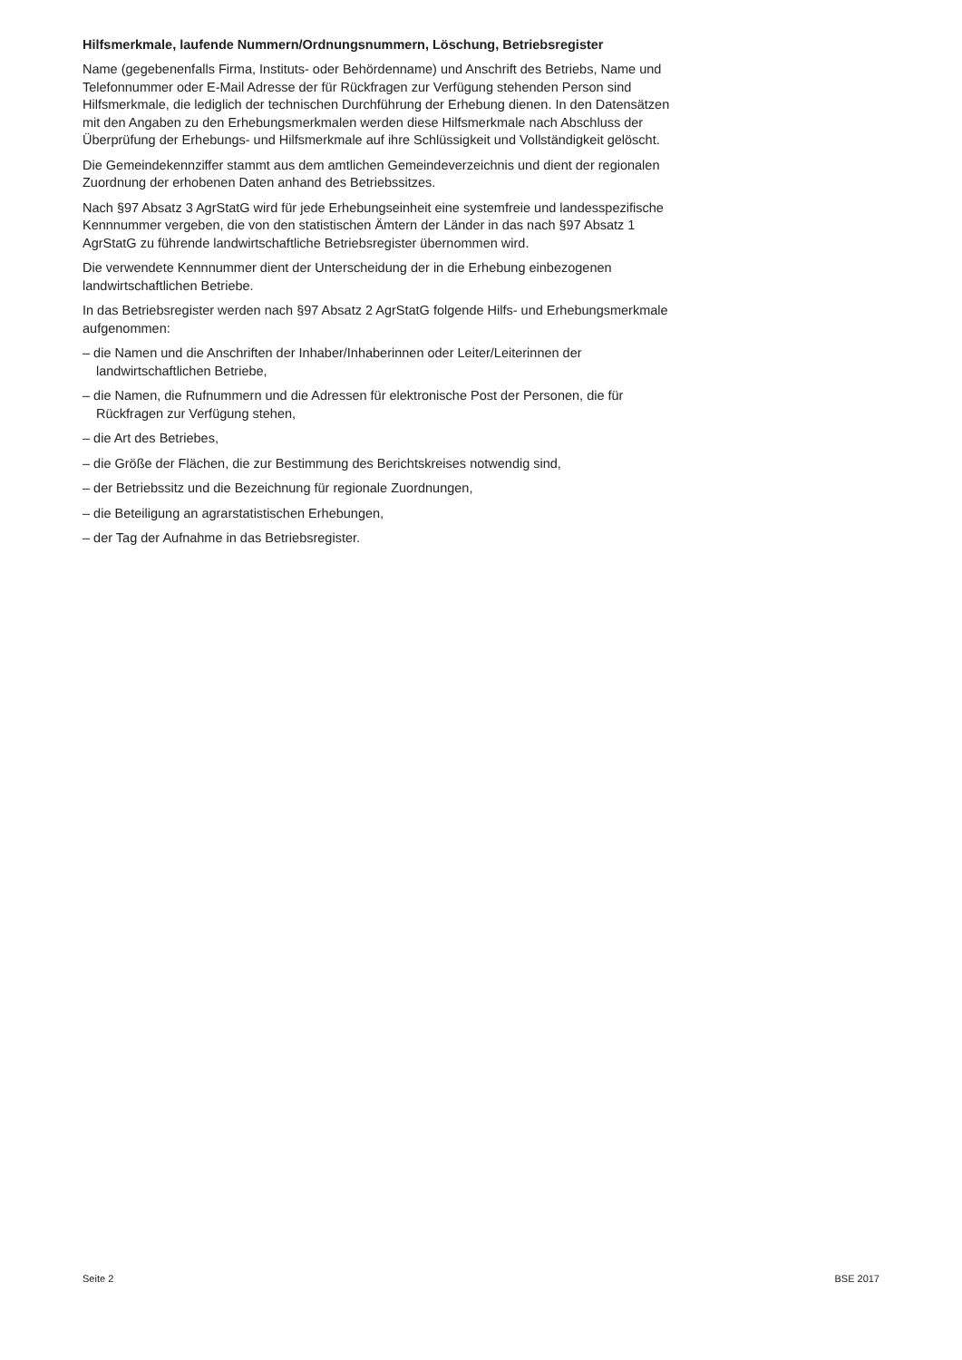Hilfsmerkmale, laufende Nummern/Ordnungsnummern, Löschung, Betriebsregister
Name (gegebenenfalls Firma, Instituts- oder Behördenname) und Anschrift des Betriebs, Name und Telefonnummer oder E-Mail Adresse der für Rückfragen zur Verfügung stehenden Person sind Hilfsmerkmale, die lediglich der technischen Durchführung der Erhebung dienen. In den Datensätzen mit den Angaben zu den Erhebungsmerkmalen werden diese Hilfsmerkmale nach Abschluss der Überprüfung der Erhebungs- und Hilfsmerkmale auf ihre Schlüssigkeit und Vollständigkeit gelöscht.
Die Gemeindekennziffer stammt aus dem amtlichen Gemeindeverzeichnis und dient der regionalen Zuordnung der erhobenen Daten anhand des Betriebssitzes.
Nach §97 Absatz 3 AgrStatG wird für jede Erhebungseinheit eine systemfreie und landesspezifische Kennnummer vergeben, die von den statistischen Ämtern der Länder in das nach §97 Absatz 1 AgrStatG zu führende landwirtschaftliche Betriebsregister übernommen wird.
Die verwendete Kennnummer dient der Unterscheidung der in die Erhebung einbezogenen landwirtschaftlichen Betriebe.
In das Betriebsregister werden nach §97 Absatz 2 AgrStatG folgende Hilfs- und Erhebungsmerkmale aufgenommen:
– die Namen und die Anschriften der Inhaber/Inhaberinnen oder Leiter/Leiterinnen der landwirtschaftlichen Betriebe,
– die Namen, die Rufnummern und die Adressen für elektronische Post der Personen, die für Rückfragen zur Verfügung stehen,
– die Art des Betriebes,
– die Größe der Flächen, die zur Bestimmung des Berichtskreises notwendig sind,
– der Betriebssitz und die Bezeichnung für regionale Zuordnungen,
– die Beteiligung an agrarstatistischen Erhebungen,
– der Tag der Aufnahme in das Betriebsregister.
Seite 2 BSE 2017